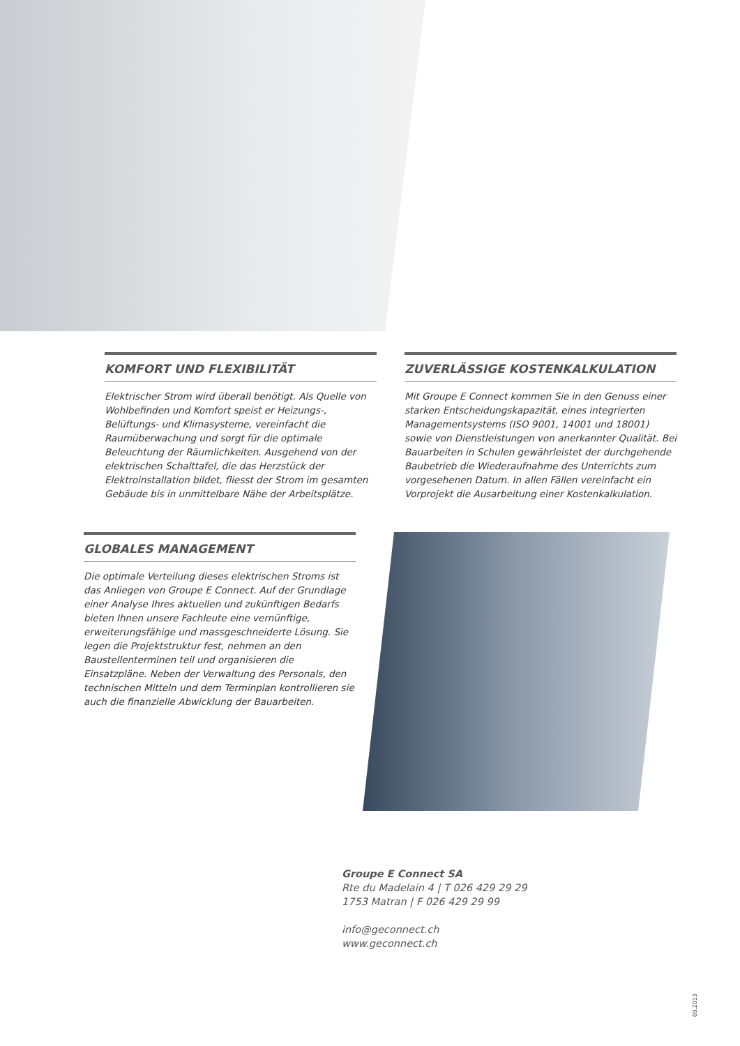KOMFORT UND FLEXIBILITÄT
Elektrischer Strom wird überall benötigt. Als Quelle von Wohlbefinden und Komfort speist er Heizungs-, Belüftungs- und Klimasysteme, vereinfacht die Raumüberwachung und sorgt für die optimale Beleuchtung der Räumlichkeiten. Ausgehend von der elektrischen Schalttafel, die das Herzstück der Elektroinstallation bildet, fliesst der Strom im gesamten Gebäude bis in unmittelbare Nähe der Arbeitsplätze.
ZUVERLÄSSIGE KOSTENKALKULATION
Mit Groupe E Connect kommen Sie in den Genuss einer starken Entscheidungskapazität, eines integrierten Managementsystems (ISO 9001, 14001 und 18001) sowie von Dienstleistungen von anerkannter Qualität. Bei Bauarbeiten in Schulen gewährleistet der durchgehende Baubetrieb die Wiederaufnahme des Unterrichts zum vorgesehenen Datum. In allen Fällen vereinfacht ein Vorprojekt die Ausarbeitung einer Kostenkalkulation.
GLOBALES MANAGEMENT
Die optimale Verteilung dieses elektrischen Stroms ist das Anliegen von Groupe E Connect. Auf der Grundlage einer Analyse Ihres aktuellen und zukünftigen Bedarfs bieten Ihnen unsere Fachleute eine vernünftige, erweiterungsfähige und massgeschneiderte Lösung. Sie legen die Projektstruktur fest, nehmen an den Baustellenterminen teil und organisieren die Einsatzpläne. Neben der Verwaltung des Personals, den technischen Mitteln und dem Terminplan kontrollieren sie auch die finanzielle Abwicklung der Bauarbeiten.
Groupe E Connect SA
Rte du Madelain 4 | T 026 429 29 29
1753 Matran | F 026 429 29 99
info@geconnect.ch
www.geconnect.ch
09.2013